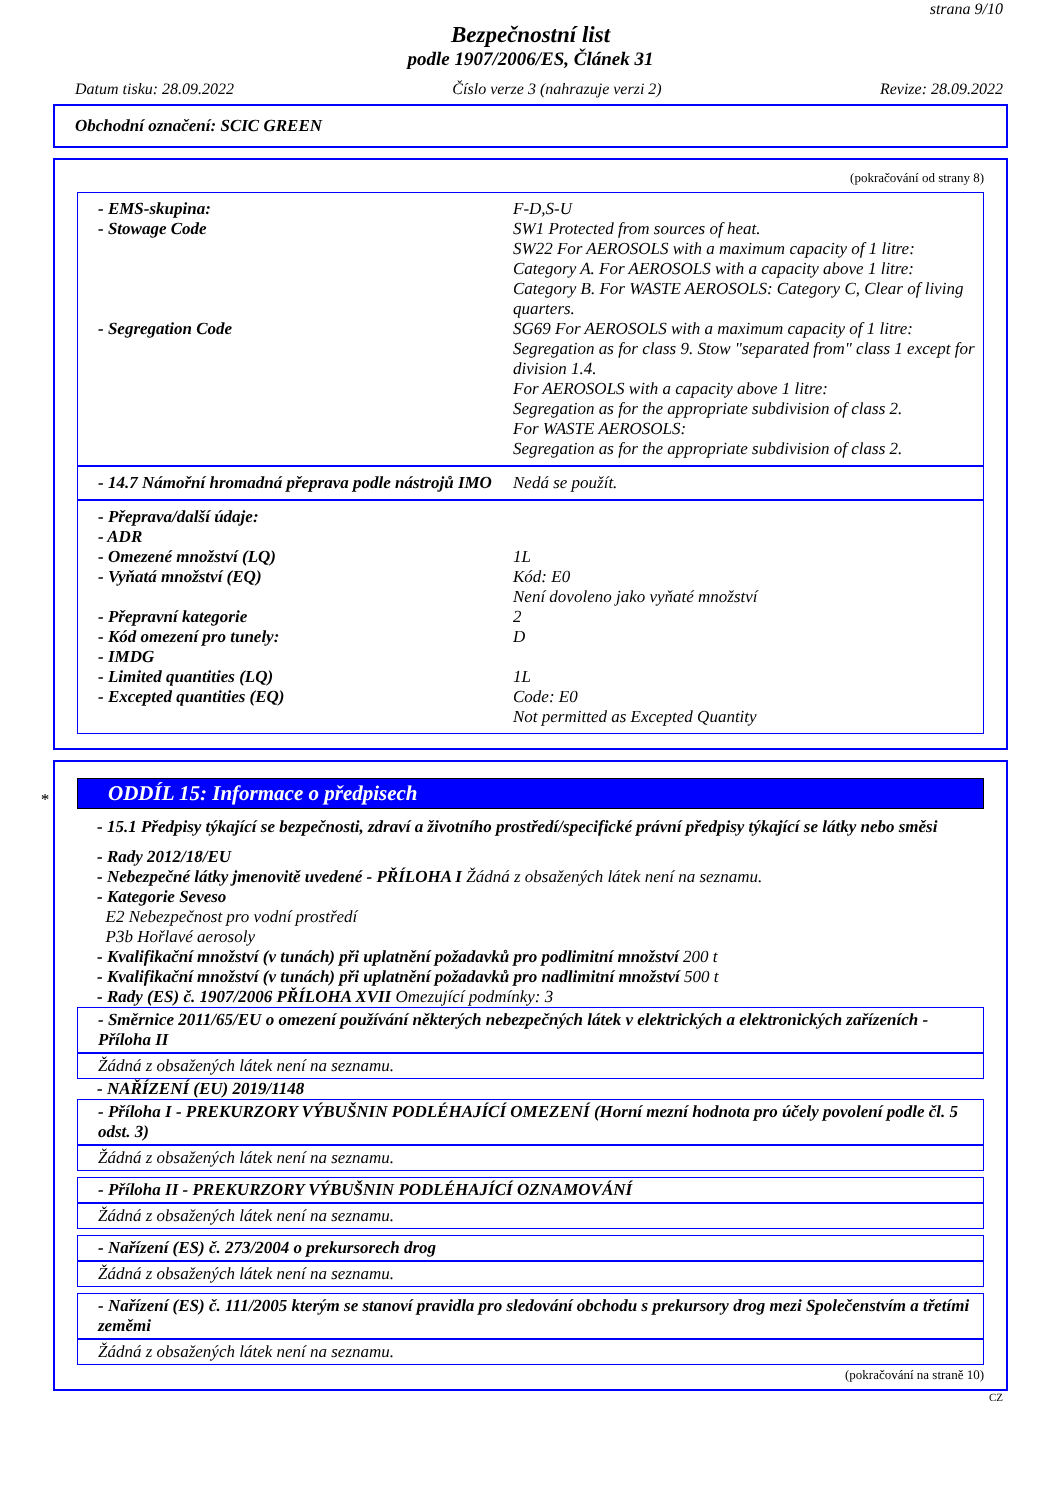strana 9/10
Bezpečnostní list
podle 1907/2006/ES, Článek 31
Datum tisku: 28.09.2022 Číslo verze 3 (nahrazuje verzi 2) Revize: 28.09.2022
Obchodní označení: SCIC GREEN
(pokračování od strany 8)
- EMS-skupina: F-D,S-U
- Stowage Code SW1 Protected from sources of heat.
SW22 For AEROSOLS with a maximum capacity of 1 litre: Category A. For AEROSOLS with a capacity above 1 litre: Category B. For WASTE AEROSOLS: Category C, Clear of living quarters.
- Segregation Code SG69 For AEROSOLS with a maximum capacity of 1 litre: Segregation as for class 9. Stow "separated from" class 1 except for division 1.4.
For AEROSOLS with a capacity above 1 litre:
Segregation as for the appropriate subdivision of class 2.
For WASTE AEROSOLS:
Segregation as for the appropriate subdivision of class 2.
- 14.7 Námořní hromadná přeprava podle nástrojů IMO
Nedá se použít.
- Přeprava/další údaje:
- ADR
- Omezené množství (LQ) 1L
- Vyňatá množství (EQ) Kód: E0
Není dovoleno jako vyňaté množství
- Přepravní kategorie 2
- Kód omezení pro tunely: D
- IMDG
- Limited quantities (LQ) 1L
- Excepted quantities (EQ) Code: E0
Not permitted as Excepted Quantity
*
ODDÍL 15: Informace o předpisech
- 15.1 Předpisy týkající se bezpečnosti, zdraví a životního prostředí/specifické právní předpisy týkající se látky nebo směsi
- Rady 2012/18/EU
- Nebezpečné látky jmenovitě uvedené - PŘÍLOHA I Žádná z obsažených látek není na seznamu.
- Kategorie Seveso
E2 Nebezpečnost pro vodní prostředí
P3b Hořlavé aerosoly
- Kvalifikační množství (v tunách) při uplatnění požadavků pro podlimitní množství 200 t
- Kvalifikační množství (v tunách) při uplatnění požadavků pro nadlimitní množství 500 t
- Rady (ES) č. 1907/2006 PŘÍLOHA XVII Omezující podmínky: 3
- Směrnice 2011/65/EU o omezení používání některých nebezpečných látek v elektrických a elektronických zařízeních - Příloha II
Žádná z obsažených látek není na seznamu.
- NAŘÍZENÍ (EU) 2019/1148
- Příloha I - PREKURZORY VÝBUŠNIN PODLÉHAJÍCÍ OMEZENÍ (Horní mezní hodnota pro účely povolení podle čl. 5 odst. 3)
Žádná z obsažených látek není na seznamu.
- Příloha II - PREKURZORY VÝBUŠNIN PODLÉHAJÍCÍ OZNAMOVÁNÍ
Žádná z obsažených látek není na seznamu.
- Nařízení (ES) č. 273/2004 o prekursorech drog
Žádná z obsažených látek není na seznamu.
- Nařízení (ES) č. 111/2005 kterým se stanoví pravidla pro sledování obchodu s prekursory drog mezi Společenstvím a třetími zeměmi
Žádná z obsažených látek není na seznamu.
(pokračování na straně 10)
CZ